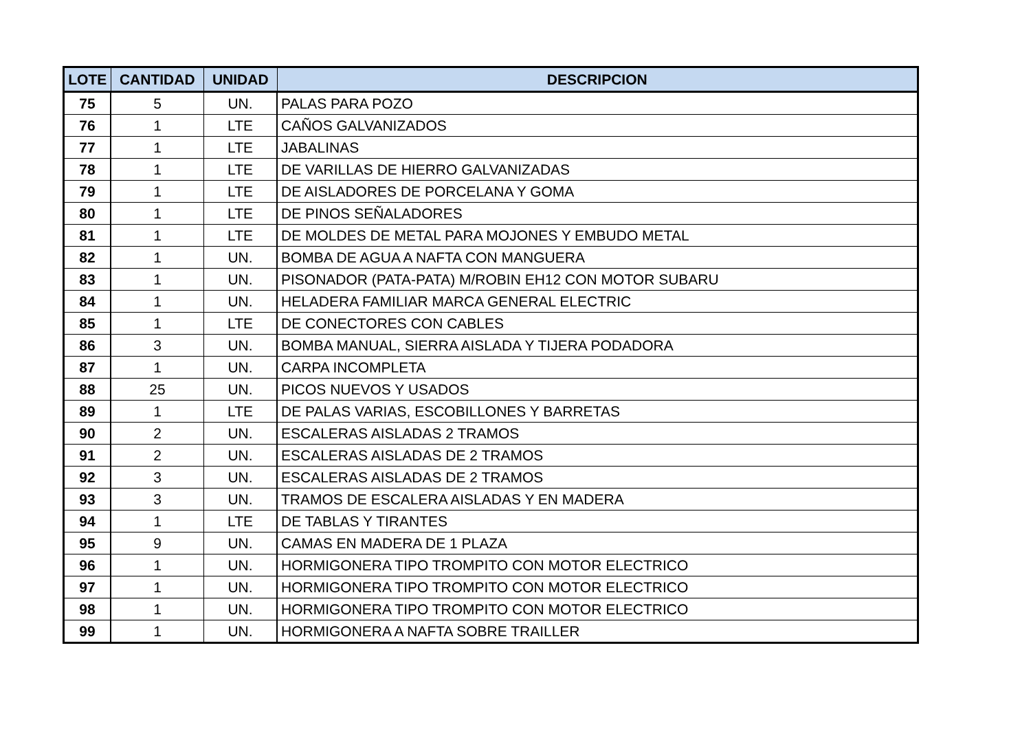| LOTE | CANTIDAD | UNIDAD | DESCRIPCION |
| --- | --- | --- | --- |
| 75 | 5 | UN. | PALAS PARA POZO |
| 76 | 1 | LTE | CAÑOS GALVANIZADOS |
| 77 | 1 | LTE | JABALINAS |
| 78 | 1 | LTE | DE VARILLAS DE HIERRO GALVANIZADAS |
| 79 | 1 | LTE | DE AISLADORES DE PORCELANA Y GOMA |
| 80 | 1 | LTE | DE PINOS SEÑALADORES |
| 81 | 1 | LTE | DE MOLDES DE METAL PARA MOJONES Y EMBUDO METAL |
| 82 | 1 | UN. | BOMBA DE AGUA A NAFTA CON MANGUERA |
| 83 | 1 | UN. | PISONADOR (PATA-PATA) M/ROBIN EH12 CON MOTOR SUBARU |
| 84 | 1 | UN. | HELADERA FAMILIAR MARCA GENERAL ELECTRIC |
| 85 | 1 | LTE | DE CONECTORES CON CABLES |
| 86 | 3 | UN. | BOMBA MANUAL, SIERRA AISLADA Y TIJERA PODADORA |
| 87 | 1 | UN. | CARPA INCOMPLETA |
| 88 | 25 | UN. | PICOS NUEVOS Y USADOS |
| 89 | 1 | LTE | DE PALAS VARIAS, ESCOBILLONES Y BARRETAS |
| 90 | 2 | UN. | ESCALERAS AISLADAS 2 TRAMOS |
| 91 | 2 | UN. | ESCALERAS AISLADAS DE 2 TRAMOS |
| 92 | 3 | UN. | ESCALERAS AISLADAS DE 2 TRAMOS |
| 93 | 3 | UN. | TRAMOS DE ESCALERA AISLADAS Y EN MADERA |
| 94 | 1 | LTE | DE TABLAS Y TIRANTES |
| 95 | 9 | UN. | CAMAS EN MADERA DE 1 PLAZA |
| 96 | 1 | UN. | HORMIGONERA TIPO TROMPITO CON MOTOR ELECTRICO |
| 97 | 1 | UN. | HORMIGONERA TIPO TROMPITO CON MOTOR ELECTRICO |
| 98 | 1 | UN. | HORMIGONERA TIPO TROMPITO CON MOTOR ELECTRICO |
| 99 | 1 | UN. | HORMIGONERA A NAFTA SOBRE TRAILLER |